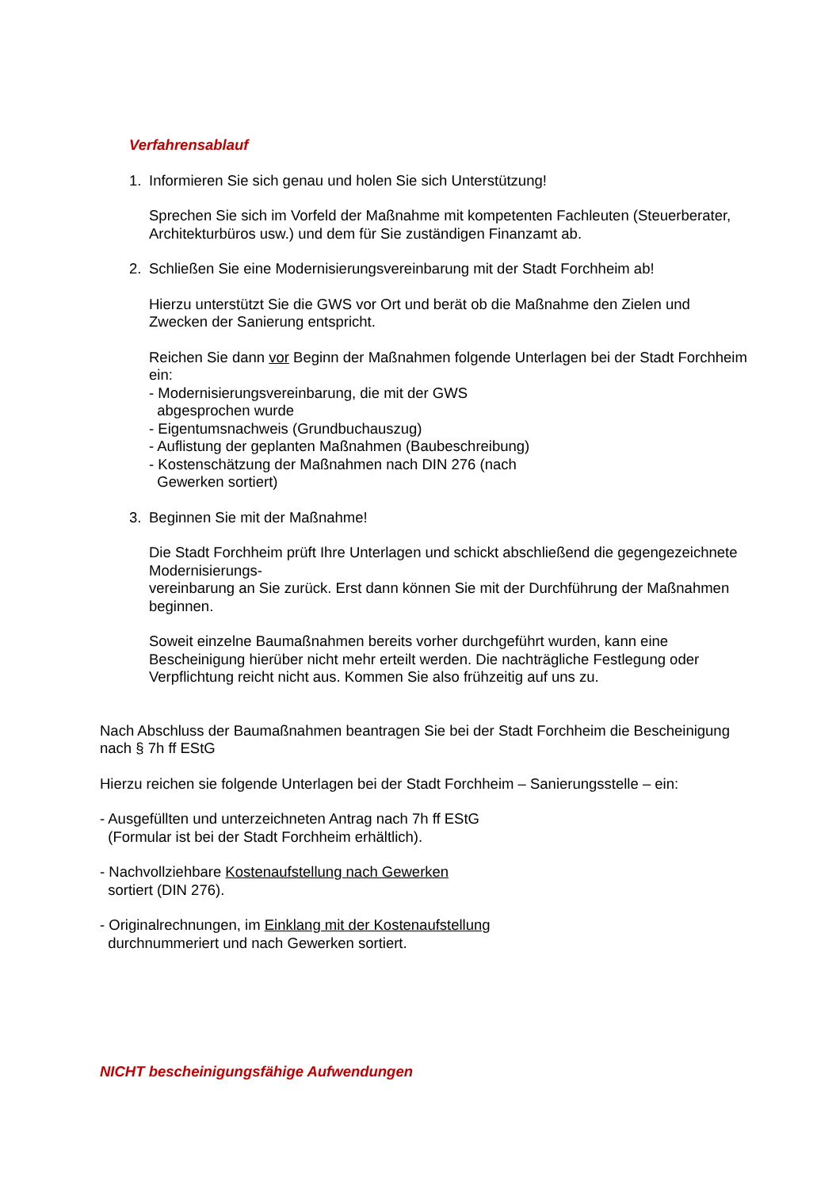Verfahrensablauf
1. Informieren Sie sich genau und holen Sie sich Unterstützung!
Sprechen Sie sich im Vorfeld der Maßnahme mit kompetenten Fachleuten (Steuerberater, Architekturbüros usw.) und dem für Sie zuständigen Finanzamt ab.
2. Schließen Sie eine Modernisierungsvereinbarung mit der Stadt Forchheim ab!
Hierzu unterstützt Sie die GWS vor Ort und berät ob die Maßnahme den Zielen und Zwecken der Sanierung entspricht.
Reichen Sie dann vor Beginn der Maßnahmen folgende Unterlagen bei der Stadt Forchheim ein:
- Modernisierungsvereinbarung, die mit der GWS
abgesprochen wurde
- Eigentumsnachweis (Grundbuchauszug)
- Auflistung der geplanten Maßnahmen (Baubeschreibung)
- Kostenschätzung der Maßnahmen nach DIN 276 (nach
Gewerken sortiert)
3. Beginnen Sie mit der Maßnahme!
Die Stadt Forchheim prüft Ihre Unterlagen und schickt abschließend die gegengezeichnete Modernisierungs-
vereinbarung an Sie zurück. Erst dann können Sie mit der Durchführung der Maßnahmen beginnen.
Soweit einzelne Baumaßnahmen bereits vorher durchgeführt wurden, kann eine Bescheinigung hierüber nicht mehr erteilt werden. Die nachträgliche Festlegung oder Verpflichtung reicht nicht aus. Kommen Sie also frühzeitig auf uns zu.
Nach Abschluss der Baumaßnahmen beantragen Sie bei der Stadt Forchheim die Bescheinigung nach § 7h ff EStG
Hierzu reichen sie folgende Unterlagen bei der Stadt Forchheim – Sanierungsstelle – ein:
- Ausgefüllten und unterzeichneten Antrag nach 7h ff EStG
(Formular ist bei der Stadt Forchheim erhältlich).
- Nachvollziehbare Kostenaufstellung nach Gewerken
sortiert (DIN 276).
- Originalrechnungen, im Einklang mit der Kostenaufstellung
durchnummeriert und nach Gewerken sortiert.
NICHT bescheinigungsfähige Aufwendungen